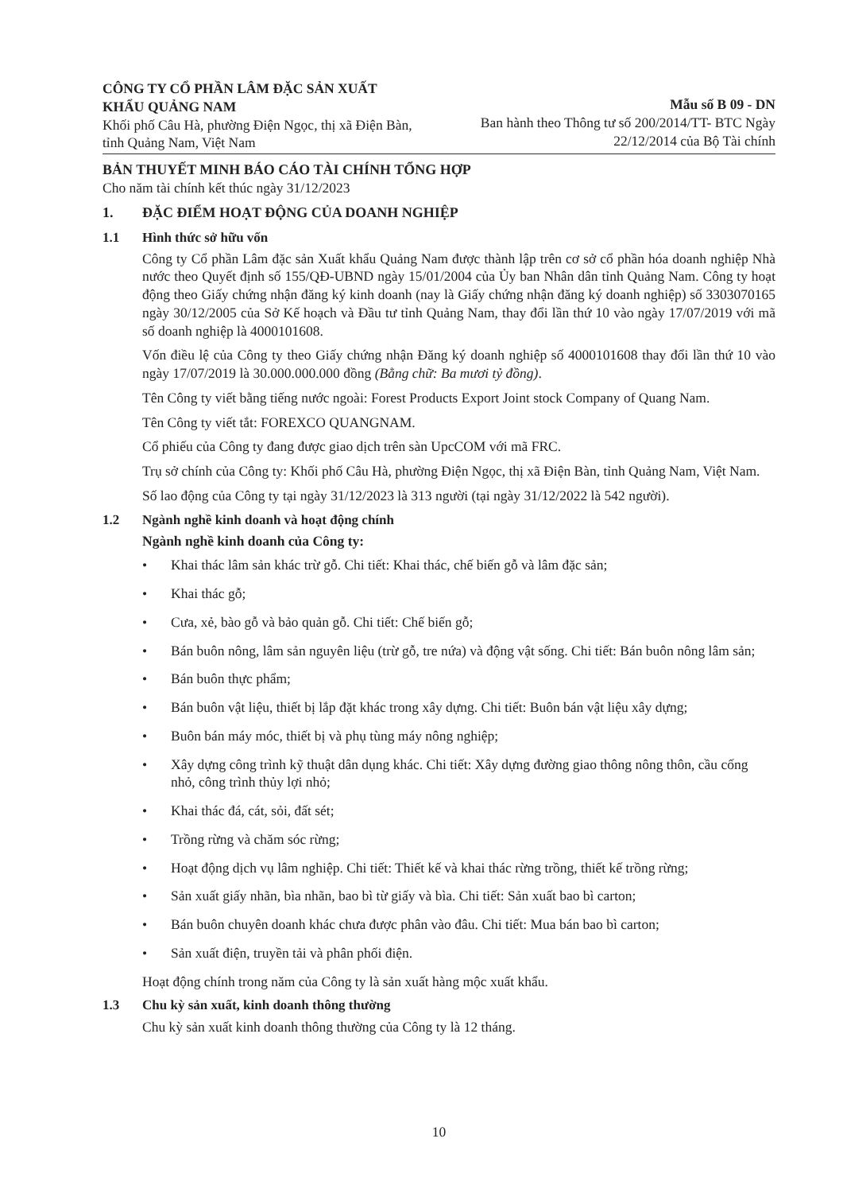CÔNG TY CỔ PHẦN LÂM ĐẶC SẢN XUẤT KHẨU QUẢNG NAM
Khối phố Câu Hà, phường Điện Ngọc, thị xã Điện Bàn, tỉnh Quảng Nam, Việt Nam
Mẫu số B 09 - DN
Ban hành theo Thông tư số 200/2014/TT- BTC Ngày
22/12/2014 của Bộ Tài chính
BẢN THUYẾT MINH BÁO CÁO TÀI CHÍNH TỔNG HỢP
Cho năm tài chính kết thúc ngày 31/12/2023
1. ĐẶC ĐIỂM HOẠT ĐỘNG CỦA DOANH NGHIỆP
1.1 Hình thức sở hữu vốn
Công ty Cổ phần Lâm đặc sản Xuất khẩu Quảng Nam được thành lập trên cơ sở cổ phần hóa doanh nghiệp Nhà nước theo Quyết định số 155/QĐ-UBND ngày 15/01/2004 của Ủy ban Nhân dân tỉnh Quảng Nam. Công ty hoạt động theo Giấy chứng nhận đăng ký kinh doanh (nay là Giấy chứng nhận đăng ký doanh nghiệp) số 3303070165 ngày 30/12/2005 của Sở Kế hoạch và Đầu tư tỉnh Quảng Nam, thay đổi lần thứ 10 vào ngày 17/07/2019 với mã số doanh nghiệp là 4000101608.
Vốn điều lệ của Công ty theo Giấy chứng nhận Đăng ký doanh nghiệp số 4000101608 thay đổi lần thứ 10 vào ngày 17/07/2019 là 30.000.000.000 đồng (Bằng chữ: Ba mươi tỷ đồng).
Tên Công ty viết bằng tiếng nước ngoài: Forest Products Export Joint stock Company of Quang Nam.
Tên Công ty viết tắt: FOREXCO QUANGNAM.
Cổ phiếu của Công ty đang được giao dịch trên sàn UpcCOM với mã FRC.
Trụ sở chính của Công ty: Khối phố Câu Hà, phường Điện Ngọc, thị xã Điện Bàn, tỉnh Quảng Nam, Việt Nam.
Số lao động của Công ty tại ngày 31/12/2023 là 313 người (tại ngày 31/12/2022 là 542 người).
1.2 Ngành nghề kinh doanh và hoạt động chính
Ngành nghề kinh doanh của Công ty:
• Khai thác lâm sản khác trừ gỗ. Chi tiết: Khai thác, chế biến gỗ và lâm đặc sản;
• Khai thác gỗ;
• Cưa, xẻ, bào gỗ và bảo quản gỗ. Chi tiết: Chế biến gỗ;
• Bán buôn nông, lâm sản nguyên liệu (trừ gỗ, tre nứa) và động vật sống. Chi tiết: Bán buôn nông lâm sản;
• Bán buôn thực phẩm;
• Bán buôn vật liệu, thiết bị lắp đặt khác trong xây dựng. Chi tiết: Buôn bán vật liệu xây dựng;
• Buôn bán máy móc, thiết bị và phụ tùng máy nông nghiệp;
• Xây dựng công trình kỹ thuật dân dụng khác. Chi tiết: Xây dựng đường giao thông nông thôn, cầu cống nhỏ, công trình thủy lợi nhỏ;
• Khai thác đá, cát, sỏi, đất sét;
• Trồng rừng và chăm sóc rừng;
• Hoạt động dịch vụ lâm nghiệp. Chi tiết: Thiết kế và khai thác rừng trồng, thiết kế trồng rừng;
• Sản xuất giấy nhãn, bìa nhãn, bao bì từ giấy và bìa. Chi tiết: Sản xuất bao bì carton;
• Bán buôn chuyên doanh khác chưa được phân vào đâu. Chi tiết: Mua bán bao bì carton;
• Sản xuất điện, truyền tải và phân phối điện.
Hoạt động chính trong năm của Công ty là sản xuất hàng mộc xuất khẩu.
1.3 Chu kỳ sản xuất, kinh doanh thông thường
Chu kỳ sản xuất kinh doanh thông thường của Công ty là 12 tháng.
10